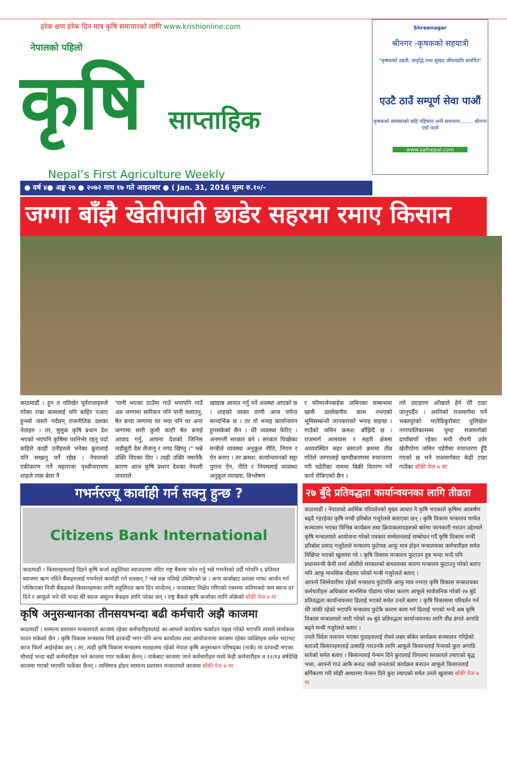हरेक क्षण हरेक दिन मात्र कृषि समाचारको लागि www.krishionline.com
नेपालको पहिलो
कृषि साप्ताहिक
Nepal’s First Agriculture Weekly
● वर्ष ४● अङ्क २७ ● २०७२ माघ १७ गते आइतबार ● ( Jan. 31, 2016 मूल्य रु.१०/-
Shreenagar
श्रीनगर -कृषकको सहयात्री
"कृषकको उन्नती, समृद्धि तथा सुखद जीवनप्रति समर्पित"
एउटै ठाउँ सम्पूर्ण सेवा पाऔं
कृषकको समस्याको सहि पहिचान अनी समाधान........ श्रीनगर एग्रो फार्म
www.safnepal.com
जग्गा बाँझै खेतीपाती छाडेर सहरमा रमाए किसान
काठमाडौं । हुन त यतिखेर पूर्वराजाहरुले गरेका राम्रा कामलाई पनि बाहिर नआए हुन्थ्यो जस्तो गर्दछन् राजनीतिक दलका नेताहरु । तर, मुलुक कृषि प्रधान देश भएको भएपनि कृषिमा परनिर्भर रहनु पर्दा कहिले काहीं उनीहरुले भनेका कुरालाई पनि सम्झनु पर्ने रहेछ । नेपालको एकीकरण गर्ने महाराजा पृथ्वीनारायण शाहले त्यस बेला नै
'पानी भएका ठाउँमा गाउँ भयापनि गाउँ अरु जग्गामा सारिकन पनि पानी चलाउनु, षेत बन्या जग्गामा घर भया पनि घर अन्त जग्गामा सारी कुलो काटी षेत बनाई आवाद गर्नु, आफ्ना देशको जिनिस जडीबुटी देस लैजानु र नगद खिच्नु ।" भन्ने उक्ति दिएका दिए । त्यही उक्ति नमानेकै कारण आज कृषि प्रधान देशका नेपाली जनताले
खाद्यान्न आयात गर्नु पर्ने अवस्था आएको छ । शाहको व्यक्त वाणी आज पर्यन्त सान्दर्भिक छ । तर यो भनाइ कार्यान्वयन हुनसकेको छैन । धेरै व्यवस्था फेरिए । अनगन्ती सरकार बने । सरकार पिच्छेका मन्त्रीले व्यवस्था अनुकूल नीति, नियम र ऐन बनाए । तर क्रमश: कार्यान्वयनको सट्टा पुराना ऐन, नीति र नियमलाई व्यवस्था अनुकूल व्याख्या, विश्लेषण
र परिमार्जनबाहेक जमिनका सम्बन्धमा खासै उल्लेखनीय काम नभएको भूमिसम्बन्धी जानकारको भनाइ पाइन्छ । गाउँको जमिन क्रमश: बाँझिदै छ । राजमार्ग आसपास र सहरी क्षेत्रमा अव्यवस्थित सहर बसाउने क्रममा तीव्र गतिले जग्गालाई खण्डीकरणमा रुपान्तरण गरी घडेरीका नाममा बिक्री वितरण गर्ने कार्य रोकिएको छैन ।
त्यो उदाहरण आँखाले हेर्न धेरै टाढा जानुपर्दैन । अरनिको राजमार्गमा पर्ने भक्तपुरको भातेढिकुरोबाट धुलिखेल नगरपालिकासम्म पुग्दा राजमार्गको दायाँबायाँ रहेका सयौ रोपनी उर्वर खेतीयोग्य जमिन घडेरीमा रुपान्तरण हुँदै गएको छ भने राजमार्गबाट केही टाढा गाउँका बाँकी पेज ७ मा
गभर्नरज्यू कार्वाही गर्न सक्नु हुन्छ ?
Citizens Bank International
काठमाडौं । किसानहरुलाई दिइने कृषि कर्जा सहुलियत ब्याजदरमा नदिए राष्ट्र बैंकमा फोन गर्नु भन्ने गभर्नरको उर्दी गरेपनि ६ प्रतिशत ब्याजमा ऋण नदिने बैंकहरुलाई गभर्नरले कार्वाही गर्न सक्छन् ? भन्ने प्रश्न यतिखे उब्जिएको छ । अन्य कर्जाबाट प्रशस्त नाफा आर्जन गर्न पल्किएका निजी बैंकहरुले किसानहरुका लागि सहुलियत ऋण दिन मान्दैनन् । जनताबाट निक्षेप गरिएको रकममा जतिसक्दो कम ब्याज दर दिने र आफूले भने धेरै भन्दा धेरै ब्याज असुल्न बैकहरु लागि परेका छन् । राष्ट्र बैंकले कृषि कर्जाका लागि तोकेको बाँकी पेज ७ मा
कृषि अनुसन्धानका तीनसयभन्दा बढी कर्मचारी अझै काजमा
काठमाडौं । सामान्य प्रशासन मन्त्रालयले काजमा रहेका कर्मचारीहरुलाई आ-आफ्नो कार्यालय फर्काउन पहल गरेको भएपनि त्यसले सार्थकता पाउन सकेको छैन । कृषि विकास मन्त्रालय भित्रै दरवन्दी भएर पनि अन्य कार्यालय तथा आयोजनामा काजमा रहेका व्यक्तिहरु समेत भटाभट काज फिर्ता आईरहेका छन् । तर, त्यही कृषि विकास मन्त्रालय मातहतमा रहेको नेपाल कृषि अनुसन्धान परिषद्का (नार्क) मा दरवन्दी भएका चौथाई भन्दा बढी कर्मचारीहरु भने काजमा गएर फर्केका छैनन् । नार्कबाट काजमा जाने कर्मचारीहरु मध्ये केही कर्मचारीहरु त १२/१३ बर्षदेखि काजमा गएको भएपनि फर्केका छैनन् । त्यत्तिमात्र होइन सामान्य प्रशासन मन्त्रालयले काजमा बाँकी पेज ७ मा
२७ बुँदे प्रतिवद्धता कार्यान्वयनका लागि तीव्रता
काठमाडौं । नेपालको आर्थिक परिवर्तनको मुख्य आधार नै कृषि भएकाले कृषिमा आकर्षण बढ्दै गइरहेका कृषि मन्त्री हरिबोल गजुरेलले बताएका छन् । कृषि विकास मन्त्रालय मार्फत सञ्चालन भएका विभिन्न कार्यक्रम तथा क्रियाकलापहरुको बारेमा जानकारी गराउन उद्देश्यले कृषि मन्त्रालयले आयोजना गरेको पत्रकार सम्मेलनलाई सम्बोधन गर्दै कृषि विकास मन्त्री हरिबोल प्रसाद गजुरेलले मन्त्रालय फुटेपछ आफू मात्र होइन मन्त्रालयका कर्मचारीहरु समेत विक्षिप्त भएको खुलासा गरे । कृषि विकास मन्त्रालय फुटाउन हुन्न भन्दा भन्दै पनि प्रधानमन्त्री केपी शर्मा ओलीले सरकारको बाध्यताका कारण मन्त्रालय फुटाउनु परेको बताए पनि आफू मानसिक पीडामा परेको मन्त्री गजुरेलले बताए ।
आफ्नो जिम्मेवारीमा रहेको मन्त्रालय फुटेपछि आफू मात्र नभएर कृषि विकास मन्त्रालयका कर्मचारीहरु अधिकांश मानसिक पीडामा परेका कारण आफूले सार्वजनिक गरेको २७ बुंदे प्रतिवद्धता कार्यान्वयनमा ढिलाई भएको समेत उनले बताए । कृषि विकासमा परिवर्तन गर्न धेरै वांकी रहेको भएपनि मन्त्रालय फुटेकै कारण काम गर्न ढिलाई भएको भन्दै अब कृषि विकास मन्त्रालयले जारी गरेको २७ बुंदे प्रतिवद्धता कार्यान्वयनका लागि तीव्र ढंगले अगाडि बढ्ने मन्त्री गजुरेलले बताए ।
उनले विदेश पलायन भएका युवाहरुलाई रोक्ने लक्ष्य बोकेर कार्यक्रम सञ्चालन गरिहेको बताउदै किसानहरुलाई उत्साहि गराउनकै लागि आफूले किसानलाई पेन्सको कुरा अगाडि सारेको समेत बताए । किसानलाई पेन्सन दिने कुरालाई विगतमा सरकारले ल्याएको बृद्ध भत्ता, आफ्नो गाउं आफै बनाउ जस्तै जनताको कार्यक्रम बनाउन आफूले किसानलाई बर्गिकरण गरी सोही आधारमा पेन्सन दिने कुरा ल्याएको समेत उनले खुलासा बाँकी पेज ७ मा